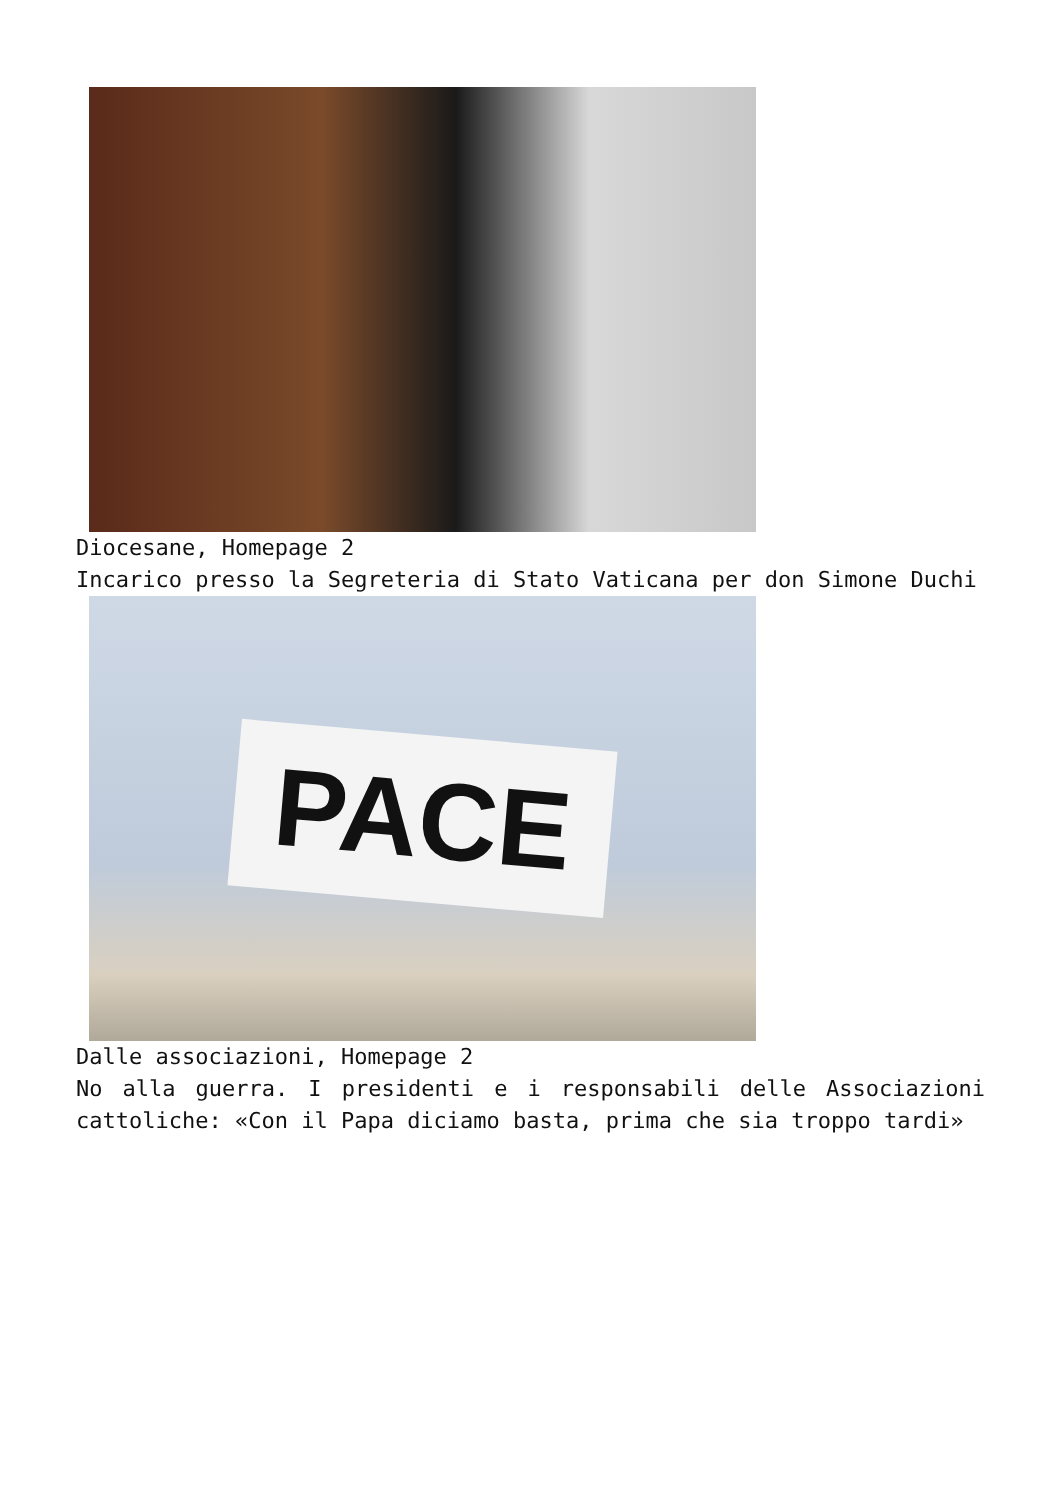Diocesane, Homepage 2
Incarico presso la Segreteria di Stato Vaticana per don Simone Duchi
PACE
Dalle associazioni, Homepage 2
No alla guerra. I presidenti e i responsabili delle Associazioni cattoliche: «Con il Papa diciamo basta, prima che sia troppo tardi»